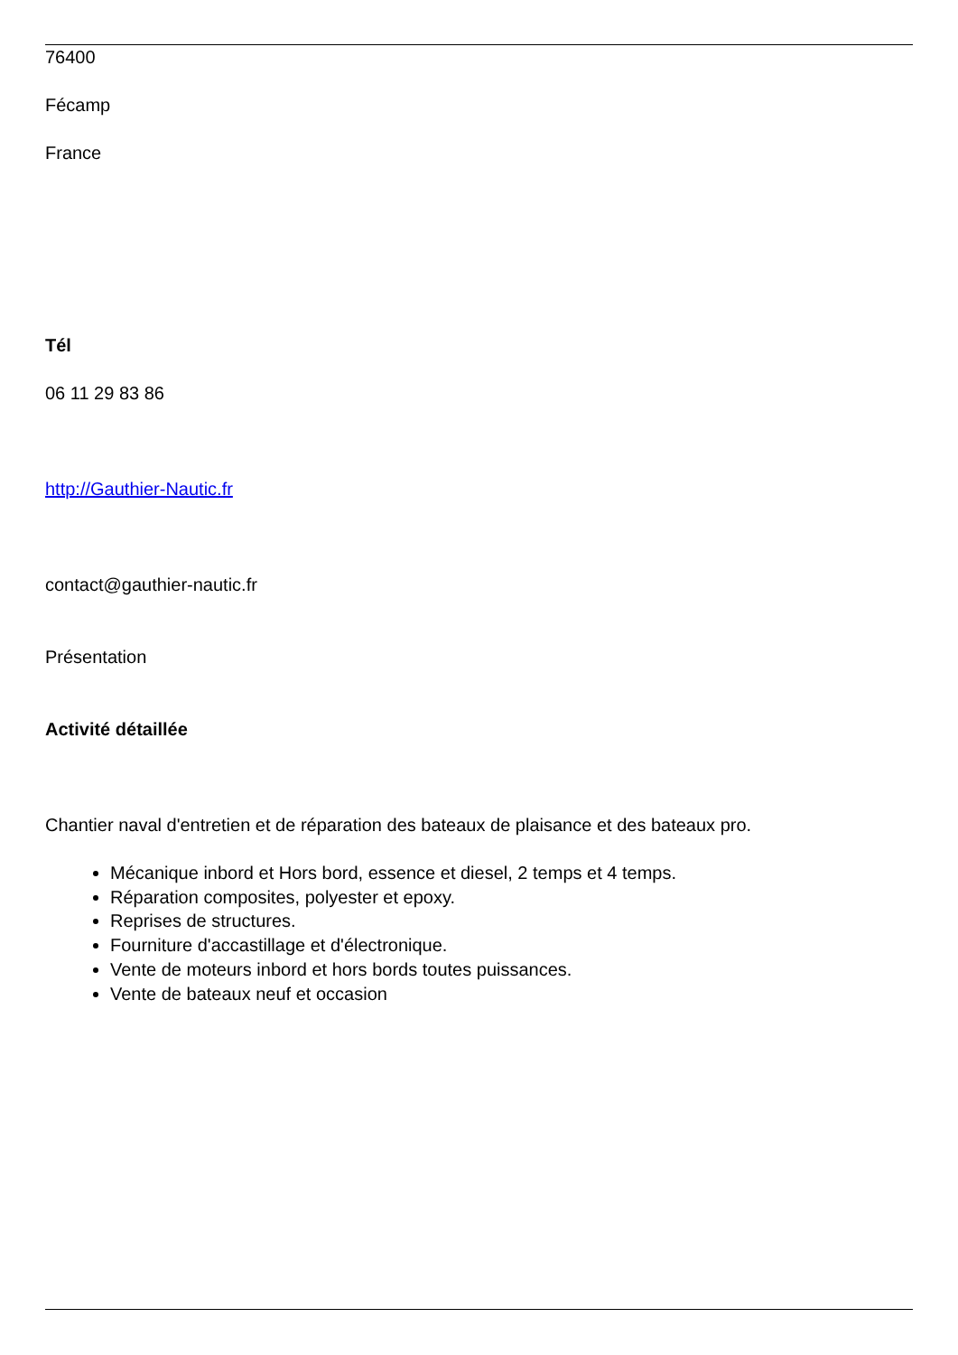76400
Fécamp
France
Tél
06 11 29 83 86
http://Gauthier-Nautic.fr
contact@gauthier-nautic.fr
Présentation
Activité détaillée
Chantier naval d'entretien et de réparation des bateaux de plaisance et des bateaux pro.
Mécanique inbord et Hors bord, essence et diesel, 2 temps et 4 temps.
Réparation composites, polyester et epoxy.
Reprises de structures.
Fourniture d'accastillage et d'électronique.
Vente de moteurs inbord et hors bords toutes puissances.
Vente de bateaux neuf et occasion